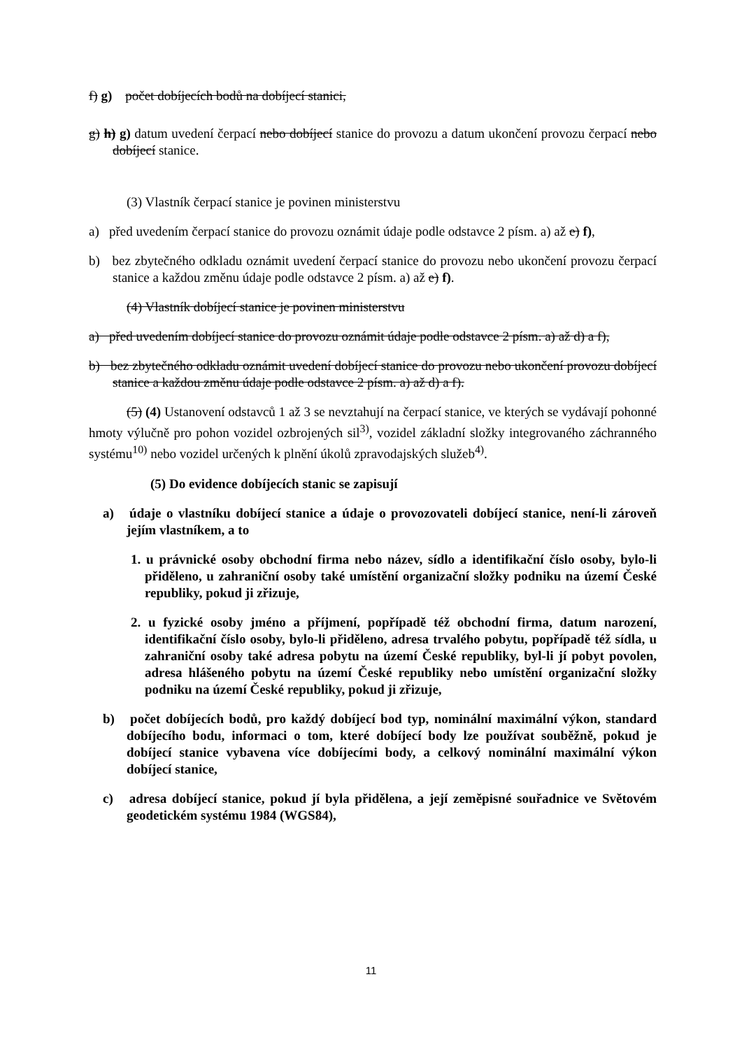f) g) počet dobíjecích bodů na dobíjecí stanici,
g) h) g) datum uvedení čerpací nebo dobíjecí stanice do provozu a datum ukončení provozu čerpací nebo dobíjecí stanice.
(3) Vlastník čerpací stanice je povinen ministerstvu
a) před uvedením čerpací stanice do provozu oznámit údaje podle odstavce 2 písm. a) až e) f),
b) bez zbytečného odkladu oznámit uvedení čerpací stanice do provozu nebo ukončení provozu čerpací stanice a každou změnu údaje podle odstavce 2 písm. a) až e) f).
(4) Vlastník dobíjecí stanice je povinen ministerstvu
a) před uvedením dobíjecí stanice do provozu oznámit údaje podle odstavce 2 písm. a) až d) a f),
b) bez zbytečného odkladu oznámit uvedení dobíjecí stanice do provozu nebo ukončení provozu dobíjecí stanice a každou změnu údaje podle odstavce 2 písm. a) až d) a f).
(5) (4) Ustanovení odstavců 1 až 3 se nevztahují na čerpací stanice, ve kterých se vydávají pohonné hmoty výlučně pro pohon vozidel ozbrojených sil<sup>3)</sup>, vozidel základní složky integrovaného záchranného systému<sup>10)</sup> nebo vozidel určených k plnění úkolů zpravodajských služeb<sup>4)</sup>.
(5) Do evidence dobíjecích stanic se zapisují
a) údaje o vlastníku dobíjecí stanice a údaje o provozovateli dobíjecí stanice, není-li zároveň jejím vlastníkem, a to
1. u právnické osoby obchodní firma nebo název, sídlo a identifikační číslo osoby, bylo-li přiděleno, u zahraniční osoby také umístění organizační složky podniku na území České republiky, pokud ji zřizuje,
2. u fyzické osoby jméno a příjmení, popřípadě též obchodní firma, datum narození, identifikační číslo osoby, bylo-li přiděleno, adresa trvalého pobytu, popřípadě též sídla, u zahraniční osoby také adresa pobytu na území České republiky, byl-li jí pobyt povolen, adresa hlášeného pobytu na území České republiky nebo umístění organizační složky podniku na území České republiky, pokud ji zřizuje,
b) počet dobíjecích bodů, pro každý dobíjecí bod typ, nominální maximální výkon, standard dobíjecího bodu, informaci o tom, které dobíjecí body lze používat souběžně, pokud je dobíjecí stanice vybavena více dobíjecími body, a celkový nominální maximální výkon dobíjecí stanice,
c) adresa dobíjecí stanice, pokud jí byla přidělena, a její zeměpisné souřadnice ve Světovém geodetickém systému 1984 (WGS84),
11